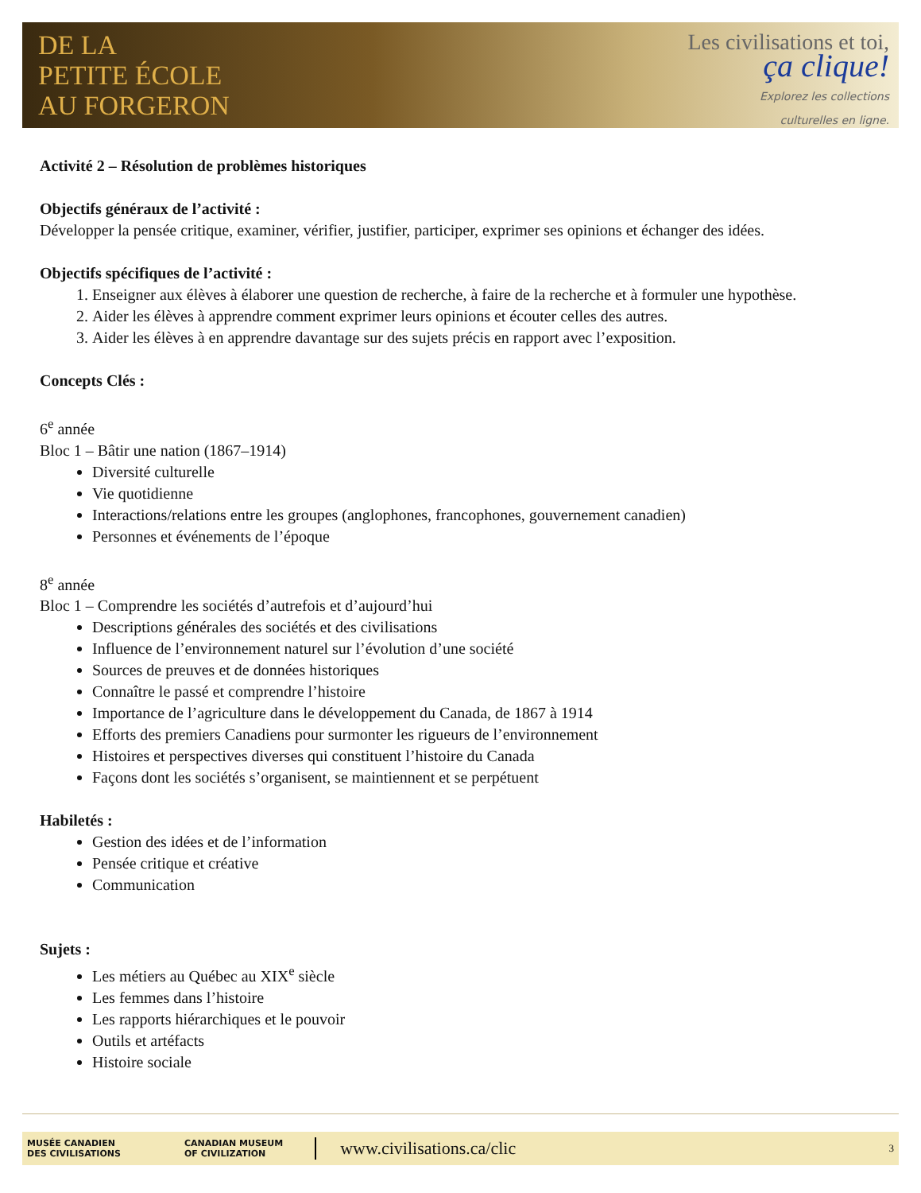DE LA
PETITE ÉCOLE
AU FORGERON
Les civilisations et toi,
ça clique!
Explorez les collections
culturelles en ligne.
Activité 2 – Résolution de problèmes historiques
Objectifs généraux de l’activité :
Développer la pensée critique, examiner, vérifier, justifier, participer, exprimer ses opinions et échanger des idées.
Objectifs spécifiques de l’activité :
1. Enseigner aux élèves à élaborer une question de recherche, à faire de la recherche et à formuler une hypothèse.
2. Aider les élèves à apprendre comment exprimer leurs opinions et écouter celles des autres.
3. Aider les élèves à en apprendre davantage sur des sujets précis en rapport avec l’exposition.
Concepts Clés :
6<sup>e</sup> année
Bloc 1 – Bâtir une nation (1867–1914)
Diversité culturelle
Vie quotidienne
Interactions/relations entre les groupes (anglophones, francophones, gouvernement canadien)
Personnes et événements de l’époque
8<sup>e</sup> année
Bloc 1 – Comprendre les sociétés d’autrefois et d’aujourd’hui
Descriptions générales des sociétés et des civilisations
Influence de l’environnement naturel sur l’évolution d’une société
Sources de preuves et de données historiques
Connaître le passé et comprendre l’histoire
Importance de l’agriculture dans le développement du Canada, de 1867 à 1914
Efforts des premiers Canadiens pour surmonter les rigueurs de l’environnement
Histoires et perspectives diverses qui constituent l’histoire du Canada
Façons dont les sociétés s’organisent, se maintiennent et se perpétuent
Habiletés :
Gestion des idées et de l’information
Pensée critique et créative
Communication
Sujets :
Les métiers au Québec au XIX<sup>e</sup> siècle
Les femmes dans l’histoire
Les rapports hiérarchiques et le pouvoir
Outils et artéfacts
Histoire sociale
MUSÉE CANADIEN
DES CIVILISATIONS CANADIAN MUSEUM
OF CIVILIZATION www.civilisations.ca/clic 3